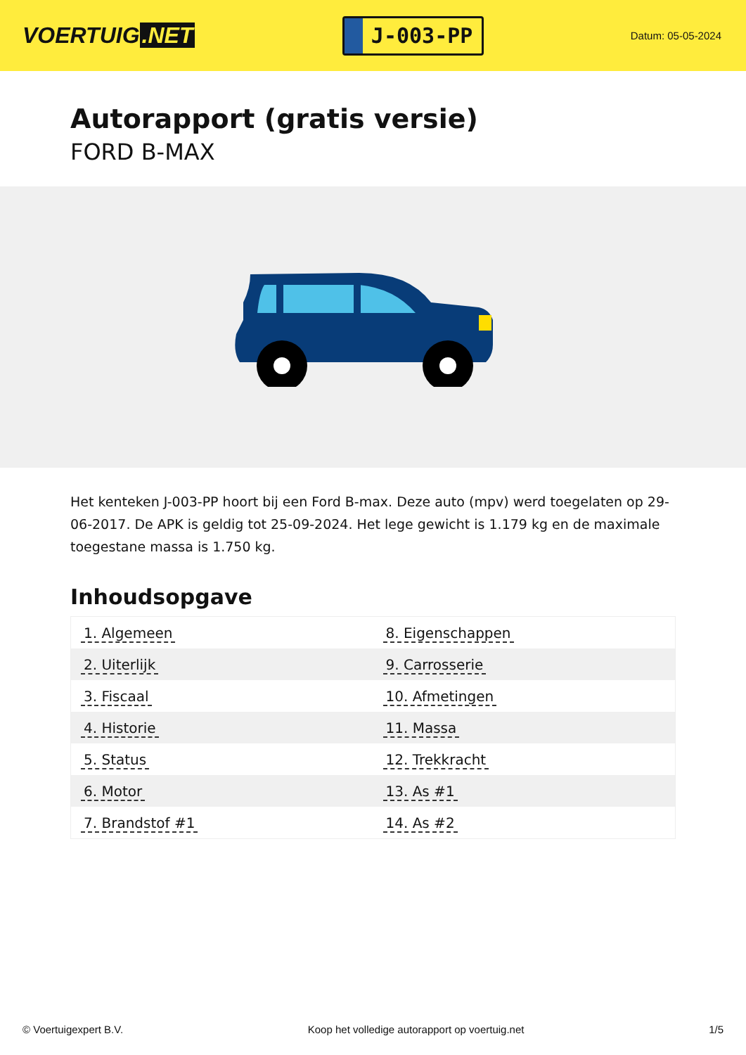VOERTUIG.NET
J-003-PP
Datum: 05-05-2024
Autorapport (gratis versie)
FORD B-MAX
Het kenteken J-003-PP hoort bij een Ford B-max. Deze auto (mpv) werd toegelaten op 29-06-2017. De APK is geldig tot 25-09-2024. Het lege gewicht is 1.179 kg en de maximale toegestane massa is 1.750 kg.
Inhoudsopgave
| 1. Algemeen | 8. Eigenschappen |
| 2. Uiterlijk | 9. Carrosserie |
| 3. Fiscaal | 10. Afmetingen |
| 4. Historie | 11. Massa |
| 5. Status | 12. Trekkracht |
| 6. Motor | 13. As #1 |
| 7. Brandstof #1 | 14. As #2 |
© Voertuigexpert B.V. Koop het volledige autorapport op voertuig.net
1/5